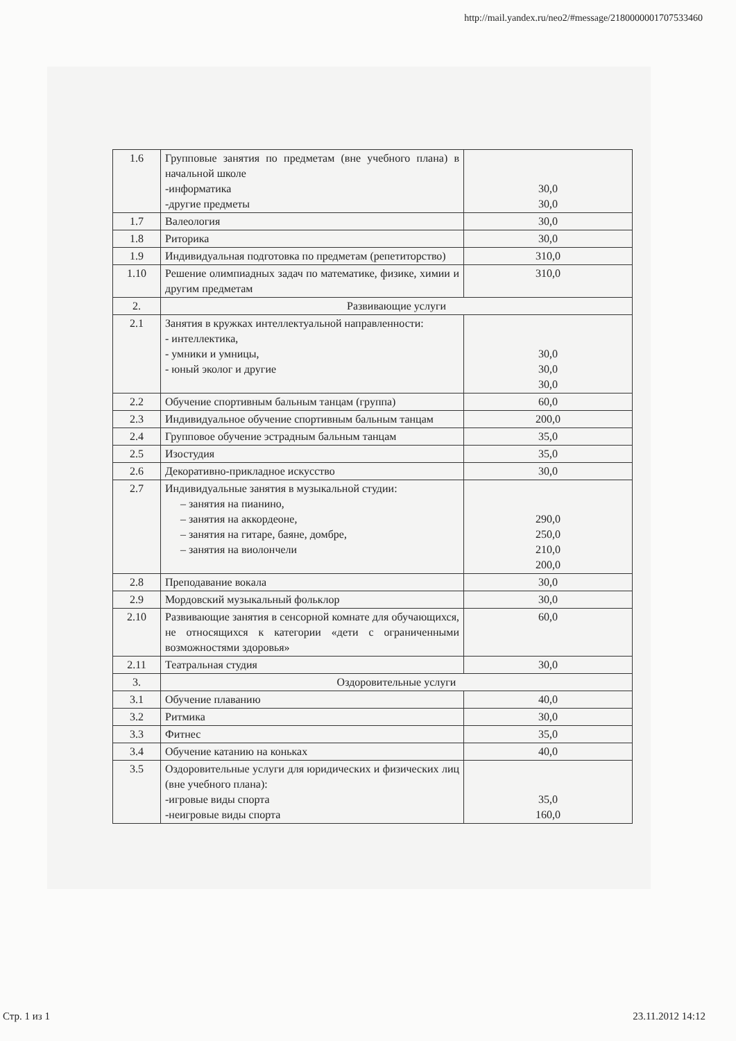http://mail.yandex.ru/neo2/#message/2180000001707533460
| 1.6 | Групповые занятия по предметам (вне учебного плана) в начальной школе -информатика -другие предметы | 30,0 30,0 |
| 1.7 | Валеология | 30,0 |
| 1.8 | Риторика | 30,0 |
| 1.9 | Индивидуальная подготовка по предметам (репетиторство) | 310,0 |
| 1.10 | Решение олимпиадных задач по математике, физике, химии и другим предметам | 310,0 |
| 2. | Развивающие услуги | |
| 2.1 | Занятия в кружках интеллектуальной направленности: - интеллектика, - умники и умницы, - юный эколог и другие | 30,0 30,0 30,0 |
| 2.2 | Обучение спортивным бальным танцам (группа) | 60,0 |
| 2.3 | Индивидуальное обучение спортивным бальным танцам | 200,0 |
| 2.4 | Групповое обучение эстрадным бальным танцам | 35,0 |
| 2.5 | Изостудия | 35,0 |
| 2.6 | Декоративно-прикладное искусство | 30,0 |
| 2.7 | Индивидуальные занятия в музыкальной студии: – занятия на пианино, – занятия на аккордеоне, – занятия на гитаре, баяне, домбре, – занятия на виолончели | 290,0 250,0 210,0 200,0 |
| 2.8 | Преподавание вокала | 30,0 |
| 2.9 | Мордовский музыкальный фольклор | 30,0 |
| 2.10 | Развивающие занятия в сенсорной комнате для обучающихся, не относящихся к категории «дети с ограниченными возможностями здоровья» | 60,0 |
| 2.11 | Театральная студия | 30,0 |
| 3. | Оздоровительные услуги | |
| 3.1 | Обучение плаванию | 40,0 |
| 3.2 | Ритмика | 30,0 |
| 3.3 | Фитнес | 35,0 |
| 3.4 | Обучение катанию на коньках | 40,0 |
| 3.5 | Оздоровительные услуги для юридических и физических лиц (вне учебного плана): -игровые виды спорта -неигровые виды спорта | 35,0 160,0 |
Стр. 1 из 1 23.11.2012 14:12